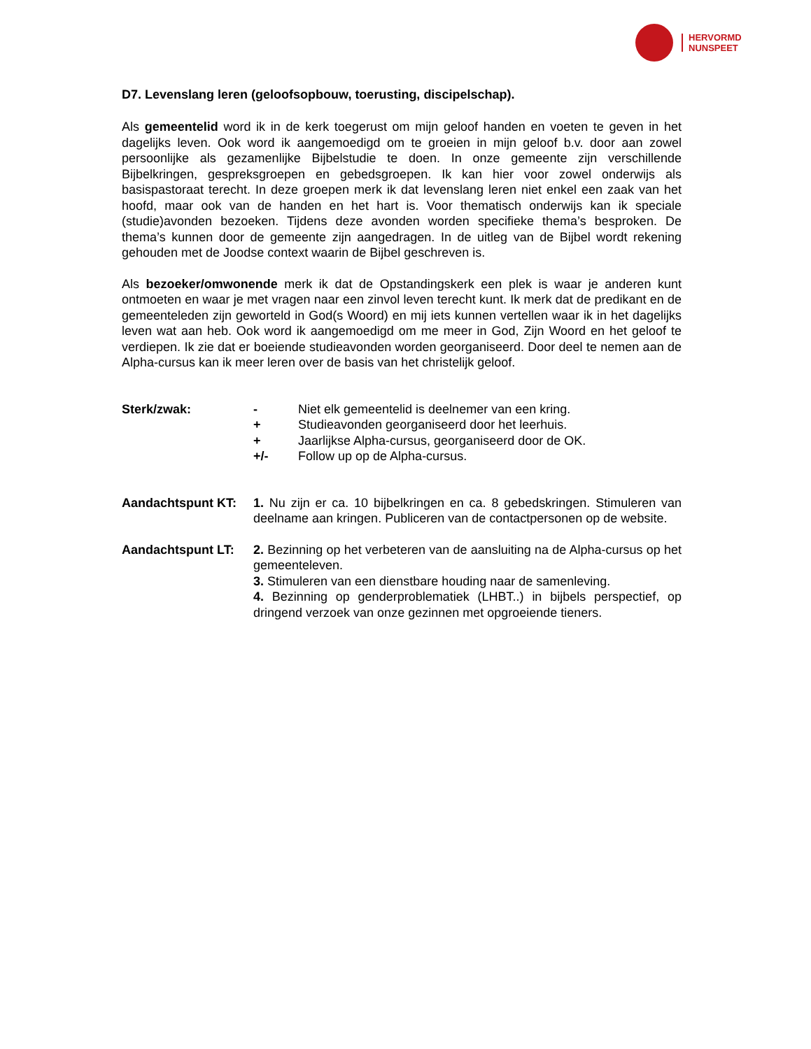HERVORMD
NUNSPEET
D7. Levenslang leren (geloofsopbouw, toerusting, discipelschap).
Als gemeentelid word ik in de kerk toegerust om mijn geloof handen en voeten te geven in het dagelijks leven. Ook word ik aangemoedigd om te groeien in mijn geloof b.v. door aan zowel persoonlijke als gezamenlijke Bijbelstudie te doen. In onze gemeente zijn verschillende Bijbelkringen, gespreksgroepen en gebedsgroepen. Ik kan hier voor zowel onderwijs als basispastoraat terecht. In deze groepen merk ik dat levenslang leren niet enkel een zaak van het hoofd, maar ook van de handen en het hart is. Voor thematisch onderwijs kan ik speciale (studie)avonden bezoeken. Tijdens deze avonden worden specifieke thema’s besproken. De thema’s kunnen door de gemeente zijn aangedragen. In de uitleg van de Bijbel wordt rekening gehouden met de Joodse context waarin de Bijbel geschreven is.
Als bezoeker/omwonende merk ik dat de Opstandingskerk een plek is waar je anderen kunt ontmoeten en waar je met vragen naar een zinvol leven terecht kunt. Ik merk dat de predikant en de gemeenteleden zijn geworteld in God(s Woord) en mij iets kunnen vertellen waar ik in het dagelijks leven wat aan heb. Ook word ik aangemoedigd om me meer in God, Zijn Woord en het geloof te verdiepen. Ik zie dat er boeiende studieavonden worden georganiseerd. Door deel te nemen aan de Alpha-cursus kan ik meer leren over de basis van het christelijk geloof.
Sterk/zwak: - Niet elk gemeentelid is deelnemer van een kring.
+ Studieavonden georganiseerd door het leerhuis.
+ Jaarlijkse Alpha-cursus, georganiseerd door de OK.
+/- Follow up op de Alpha-cursus.
Aandachtspunt KT: 1. Nu zijn er ca. 10 bijbelkringen en ca. 8 gebedskringen. Stimuleren van deelname aan kringen. Publiceren van de contactpersonen op de website.
Aandachtspunt LT: 2. Bezinning op het verbeteren van de aansluiting na de Alpha-cursus op het gemeenteleven.
3. Stimuleren van een dienstbare houding naar de samenleving.
4. Bezinning op genderproblematiek (LHBT..) in bijbels perspectief, op dringend verzoek van onze gezinnen met opgroeiende tieners.